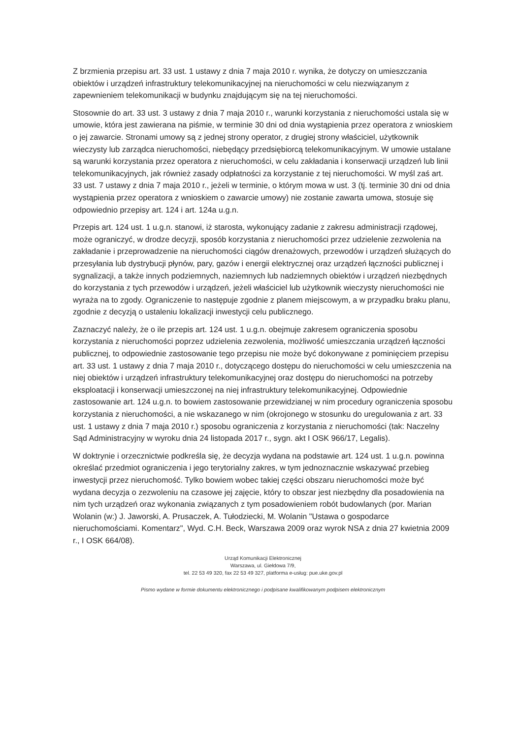Z brzmienia przepisu art. 33 ust. 1 ustawy z dnia 7 maja 2010 r. wynika, że dotyczy on umieszczania obiektów i urządzeń infrastruktury telekomunikacyjnej na nieruchomości w celu niezwiązanym z zapewnieniem telekomunikacji w budynku znajdującym się na tej nieruchomości.
Stosownie do art. 33 ust. 3 ustawy z dnia 7 maja 2010 r., warunki korzystania z nieruchomości ustala się w umowie, która jest zawierana na piśmie, w terminie 30 dni od dnia wystąpienia przez operatora z wnioskiem o jej zawarcie. Stronami umowy są z jednej strony operator, z drugiej strony właściciel, użytkownik wieczysty lub zarządca nieruchomości, niebędący przedsiębiorcą telekomunikacyjnym. W umowie ustalane są warunki korzystania przez operatora z nieruchomości, w celu zakładania i konserwacji urządzeń lub linii telekomunikacyjnych, jak również zasady odpłatności za korzystanie z tej nieruchomości. W myśl zaś art. 33 ust. 7 ustawy z dnia 7 maja 2010 r., jeżeli w terminie, o którym mowa w ust. 3 (tj. terminie 30 dni od dnia wystąpienia przez operatora z wnioskiem o zawarcie umowy) nie zostanie zawarta umowa, stosuje się odpowiednio przepisy art. 124 i art. 124a u.g.n.
Przepis art. 124 ust. 1 u.g.n. stanowi, iż starosta, wykonujący zadanie z zakresu administracji rządowej, może ograniczyć, w drodze decyzji, sposób korzystania z nieruchomości przez udzielenie zezwolenia na zakładanie i przeprowadzenie na nieruchomości ciągów drenażowych, przewodów i urządzeń służących do przesyłania lub dystrybucji płynów, pary, gazów i energii elektrycznej oraz urządzeń łączności publicznej i sygnalizacji, a także innych podziemnych, naziemnych lub nadziemnych obiektów i urządzeń niezbędnych do korzystania z tych przewodów i urządzeń, jeżeli właściciel lub użytkownik wieczysty nieruchomości nie wyraża na to zgody. Ograniczenie to następuje zgodnie z planem miejscowym, a w przypadku braku planu, zgodnie z decyzją o ustaleniu lokalizacji inwestycji celu publicznego.
Zaznaczyć należy, że o ile przepis art. 124 ust. 1 u.g.n. obejmuje zakresem ograniczenia sposobu korzystania z nieruchomości poprzez udzielenia zezwolenia, możliwość umieszczania urządzeń łączności publicznej, to odpowiednie zastosowanie tego przepisu nie może być dokonywane z pominięciem przepisu art. 33 ust. 1 ustawy z dnia 7 maja 2010 r., dotyczącego dostępu do nieruchomości w celu umieszczenia na niej obiektów i urządzeń infrastruktury telekomunikacyjnej oraz dostępu do nieruchomości na potrzeby eksploatacji i konserwacji umieszczonej na niej infrastruktury telekomunikacyjnej. Odpowiednie zastosowanie art. 124 u.g.n. to bowiem zastosowanie przewidzianej w nim procedury ograniczenia sposobu korzystania z nieruchomości, a nie wskazanego w nim (okrojonego w stosunku do uregulowania z art. 33 ust. 1 ustawy z dnia 7 maja 2010 r.) sposobu ograniczenia z korzystania z nieruchomości (tak: Naczelny Sąd Administracyjny w wyroku dnia 24 listopada 2017 r., sygn. akt I OSK 966/17, Legalis).
W doktrynie i orzecznictwie podkreśla się, że decyzja wydana na podstawie art. 124 ust. 1 u.g.n. powinna określać przedmiot ograniczenia i jego terytorialny zakres, w tym jednoznacznie wskazywać przebieg inwestycji przez nieruchomość. Tylko bowiem wobec takiej części obszaru nieruchomości może być wydana decyzja o zezwoleniu na czasowe jej zajęcie, który to obszar jest niezbędny dla posadowienia na nim tych urządzeń oraz wykonania związanych z tym posadowieniem robót budowlanych (por. Marian Wolanin (w:) J. Jaworski, A. Prusaczek, A. Tułodziecki, M. Wolanin "Ustawa o gospodarce nieruchomościami. Komentarz", Wyd. C.H. Beck, Warszawa 2009 oraz wyrok NSA z dnia 27 kwietnia 2009 r., I OSK 664/08).
Urząd Komunikacji Elektronicznej
Warszawa, ul. Giełdowa 7/9,
tel. 22 53 49 320, fax 22 53 49 327, platforma e-usług: pue.uke.gov.pl
Pismo wydane w formie dokumentu elektronicznego i podpisane kwalifikowanym podpisem elektronicznym